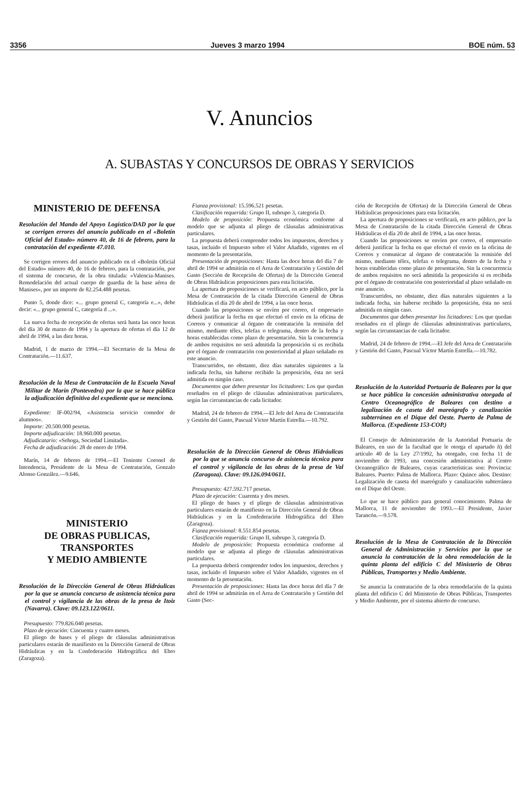3356 Jueves 3 marzo 1994 BOE núm. 53
V. Anuncios
A. SUBASTAS Y CONCURSOS DE OBRAS Y SERVICIOS
MINISTERIO DE DEFENSA
Resolución del Mando del Apoyo Logístico/DAD por la que se corrigen errores del anuncio publicado en el «Boletín Oficial del Estado» número 40, de 16 de febrero, para la contratación del expediente 47.010.
Se corrigen errores del anuncio publicado en el «Boletín Oficial del Estado» número 40, de 16 de febrero, para la contratación, por el sistema de concurso, de la obra titulada: «Valencia-Manises. Remodelación del actual cuerpo de guardia de la base aérea de Manises», por un importe de 82.254.488 pesetas.
Punto 5, donde dice: «... grupo general C, categoría e...», debe decir: «... grupo general C, categoría d ...».
La nueva fecha de recepción de ofertas será hasta las once horas del día 30 de marzo de 1994 y la apertura de ofertas el día 12 de abril de 1994, a las diez horas.
Madrid, 1 de marzo de 1994.—El Secretario de la Mesa de Contratación.—11.637.
Resolución de la Mesa de Contratación de la Escuela Naval Militar de Marín (Pontevedra) por la que se hace pública la adjudicación definitiva del expediente que se menciona.
Expediente: IF-002/94, «Asistencia servicio comedor de alumnos».
Importe: 20.500.000 pesetas.
Importe adjudicación: 18.960.000 pesetas.
Adjudicatario: «Sehoga, Sociedad Limitada».
Fecha de adjudicación: 28 de enero de 1994.
Marín, 14 de febrero de 1994.—El Teniente Coronel de Intendencia, Presidente de la Mesa de Contratación, Gonzalo Alonso González.—9.646.
MINISTERIO
DE OBRAS PUBLICAS,
TRANSPORTES
Y MEDIO AMBIENTE
Resolución de la Dirección General de Obras Hidráulicas por la que se anuncia concurso de asistencia técnica para el control y vigilancia de las obras de la presa de Itoiz (Navarra). Clave: 09.123.122/0611.
Presupuesto: 779.826.040 pesetas.
Plazo de ejecución: Cincuenta y cuatro meses.
El pliego de bases y el pliego de cláusulas administrativas particulares estarán de manifiesto en la Dirección General de Obras Hidráulicas y en la Confederación Hidrográfica del Ebro (Zaragoza).
Fianza provisional: 15.596.521 pesetas.
Clasificación requerida: Grupo II, subrupo 3, categoría D.
Modelo de proposición: Propuesta económica conforme al modelo que se adjunta al pliego de cláusulas administrativas particulares.
La propuesta deberá comprender todos los impuestos, derechos y tasas, incluido el Impuesto sobre el Valor Añadido, vigentes en el momento de la presentación.
Presentación de proposiciones: Hasta las doce horas del día 7 de abril de 1994 se admitirán en el Area de Contratación y Gestión del Gasto (Sección de Recepción de Ofertas) de la Dirección General de Obras Hidráulicas proposiciones para esta licitación.
La apertura de proposiciones se verificará, en acto público, por la Mesa de Contratación de la citada Dirección General de Obras Hidráulicas el día 20 de abril de 1994, a las once horas.
Cuando las proposiciones se envíen por correo, el empresario deberá justificar la fecha en que efectuó el envío en la oficina de Correos y comunicar al órgano de contratación la remisión del mismo, mediante télex, telefax o telegrama, dentro de la fecha y horas establecidas como plazo de presentación. Sin la concurrencia de ambos requisitos no será admitida la proposición si es recibida por el órgano de contratación con posterioridad al plazo señalado en este anuncio.
Transcurridos, no obstante, diez días naturales siguientes a la indicada fecha, sin haberse recibido la proposición, ésta no será admitida en ningún caso.
Documentos que deben presentar los licitadores: Los que quedan reseñados en el pliego de cláusulas administrativas particulares, según las circunstancias de cada licitador.
Madrid, 24 de febrero de 1994.—El Jefe del Area de Contratación y Gestión del Gasto, Pascual Víctor Martín Estrella.—10.792.
Resolución de la Dirección General de Obras Hidráulicas por la que se anuncia concurso de asistencia técnica para el control y vigilancia de las obras de la presa de Val (Zaragoza). Clave: 09.126.094/0611.
Presupuesto: 427.592.717 pesetas.
Plazo de ejecución: Cuarenta y dos meses.
El pliego de bases y el pliego de cláusulas administrativas particulares estarán de manifiesto en la Dirección General de Obras Hidráulicas y en la Confederación Hidrográfica del Ebro (Zaragoza).
Fianza provisional: 8.551.854 pesetas.
Clasificación requerida: Grupo II, subrupo 3, categoría D.
Modelo de proposición: Propuesta económica conforme al modelo que se adjunta al pliego de cláusulas administrativas particulares.
La propuesta deberá comprender todos los impuestos, derechos y tasas, incluido el Impuesto sobre el Valor Añadido, vigentes en el momento de la presentación.
Presentación de proposiciones: Hasta las doce horas del día 7 de abril de 1994 se admitirán en el Area de Contratación y Gestión del Gasto (Sec-
ción de Recepción de Ofertas) de la Dirección General de Obras Hidráulicas proposiciones para esta licitación.
La apertura de proposiciones se verificará, en acto público, por la Mesa de Contratación de la citada Dirección General de Obras Hidráulicas el día 20 de abril de 1994, a las once horas.
Cuando las proposiciones se envíen por correo, el empresario deberá justificar la fecha en que efectuó el envío en la oficina de Correos y comunicar al órgano de contratación la remisión del mismo, mediante télex, telefax o telegrama, dentro de la fecha y horas establecidas como plazo de presentación. Sin la concurrencia de ambos requisitos no será admitida la proposición si es recibida por el órgano de contratación con posterioridad al plazo señalado en este anuncio.
Transcurridos, no obstante, diez días naturales siguientes a la indicada fecha, sin haberse recibido la proposición, ésta no será admitida en ningún caso.
Documentos que deben presentar los licitadores: Los que quedan reseñados en el pliego de cláusulas administrativas particulares, según las circunstancias de cada licitador.
Madrid, 24 de febrero de 1994.—El Jefe del Area de Contratación y Gestión del Gasto, Pascual Víctor Martín Estrella.—10.782.
Resolución de la Autoridad Portuaria de Baleares por la que se hace pública la concesión administrativa otorgada al Centro Oceanográfico de Baleares con destino a legalización de caseta del mareógrafo y canalización subterránea en el Dique del Oeste. Puerto de Palma de Mallorca. (Expediente 153-COP.)
El Consejo de Administración de la Autoridad Portuaria de Baleares, en uso de la facultad que le otorga el apartado ñ) del artículo 40 de la Ley 27/1992, ha otorgado, con fecha 11 de noviembre de 1993, una concesión administrativa al Centro Oceanográfico de Baleares, cuyas características son: Provincia: Baleares. Puerto: Palma de Mallorca. Plazo: Quince años. Destino: Legalización de caseta del mareógrafo y canalización subterránea en el Dique del Oeste.
Lo que se hace público para general conocimiento. Palma de Mallorca, 11 de noviembre de 1993.—El Presidente, Javier Tarancón.—9.578.
Resolución de la Mesa de Contratación de la Dirección General de Administración y Servicios por la que se anuncia la contratación de la obra remodelación de la quinta planta del edificio C del Ministerio de Obras Públicas, Transportes y Medio Ambiente.
Se anuncia la contratación de la obra remodelación de la quinta planta del edificio C del Ministerio de Obras Públicas, Transportes y Medio Ambiente, por el sistema abierto de concurso.